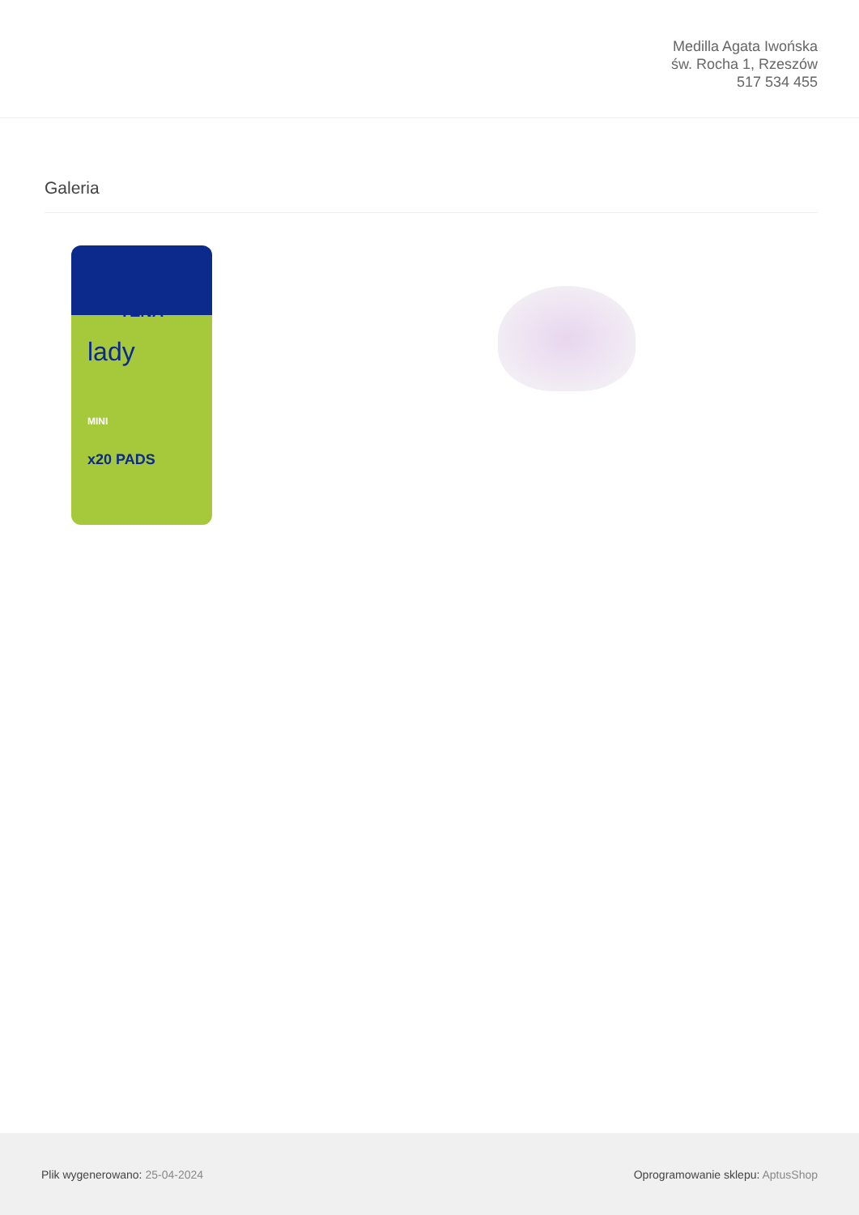Medilla Agata Iwońska
św. Rocha 1, Rzeszów
517 534 455
Galeria
TENA
lady
MINI
x20 PADS
Plik wygenerowano: 25-04-2024
Oprogramowanie sklepu: AptusShop